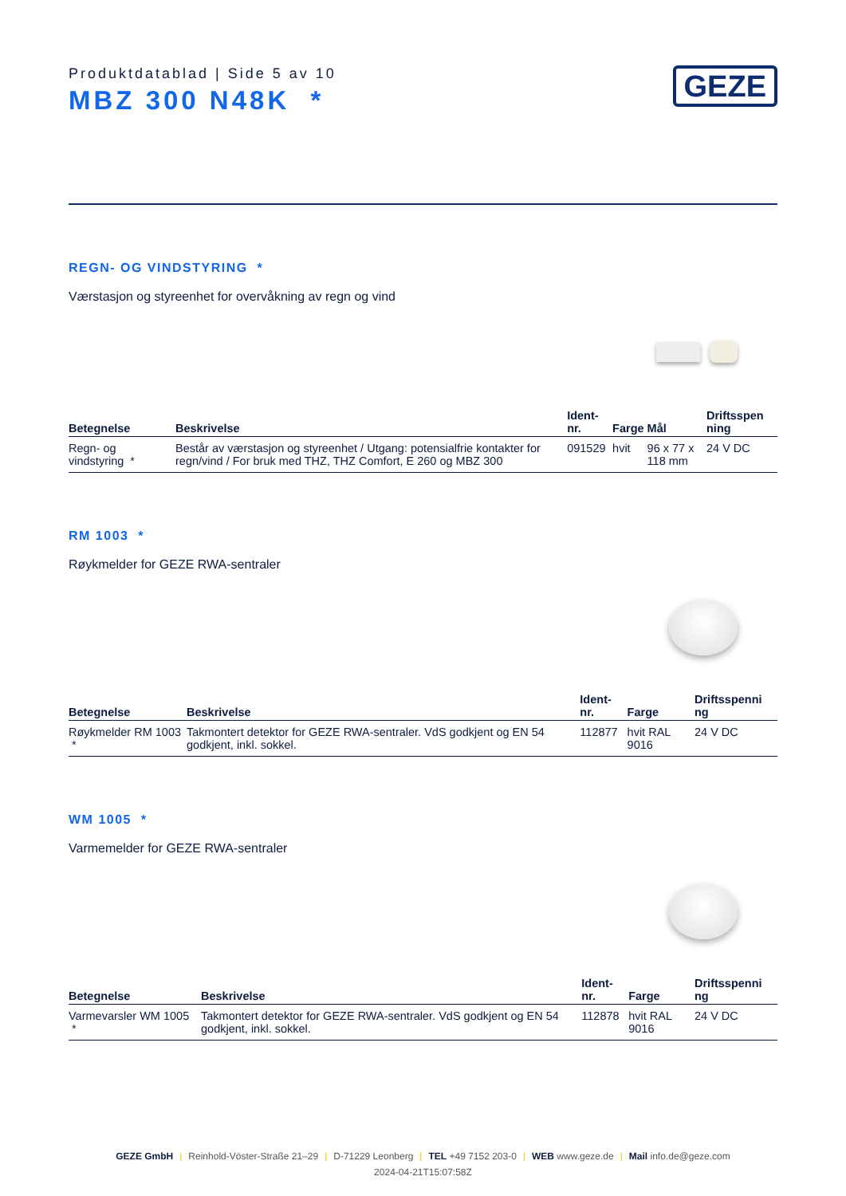Produktdatablad | Side 5 av 10
MBZ 300 N48K *
GEZE
REGN- OG VINDSTYRING *
Værstasjon og styreenhet for overvåkning av regn og vind
| Betegnelse | Beskrivelse | Ident-nr. | Farge | Mål | Driftsspen ning |
| --- | --- | --- | --- | --- | --- |
| Regn- og vindstyring * | Består av værstasjon og styreenhet / Utgang: potensialfrie kontakter for regn/vind / For bruk med THZ, THZ Comfort, E 260 og MBZ 300 | 091529 | hvit | 96 x 77 x 118 mm | 24 V DC |
RM 1003 *
Røykmelder for GEZE RWA-sentraler
| Betegnelse | Beskrivelse | Ident-nr. | Farge | Driftsspenni ng |
| --- | --- | --- | --- | --- |
| Røykmelder RM 1003 * | Takmontert detektor for GEZE RWA-sentraler. VdS godkjent og EN 54 godkjent, inkl. sokkel. | 112877 | hvit RAL 9016 | 24 V DC |
WM 1005 *
Varmemelder for GEZE RWA-sentraler
| Betegnelse | Beskrivelse | Ident-nr. | Farge | Driftsspenni ng |
| --- | --- | --- | --- | --- |
| Varmevarsler WM 1005 * | Takmontert detektor for GEZE RWA-sentraler. VdS godkjent og EN 54 godkjent, inkl. sokkel. | 112878 | hvit RAL 9016 | 24 V DC |
GEZE GmbH | Reinhold-Vöster-Straße 21–29 | D-71229 Leonberg | TEL +49 7152 203-0 | WEB www.geze.de | Mail info.de@geze.com
2024-04-21T15:07:58Z